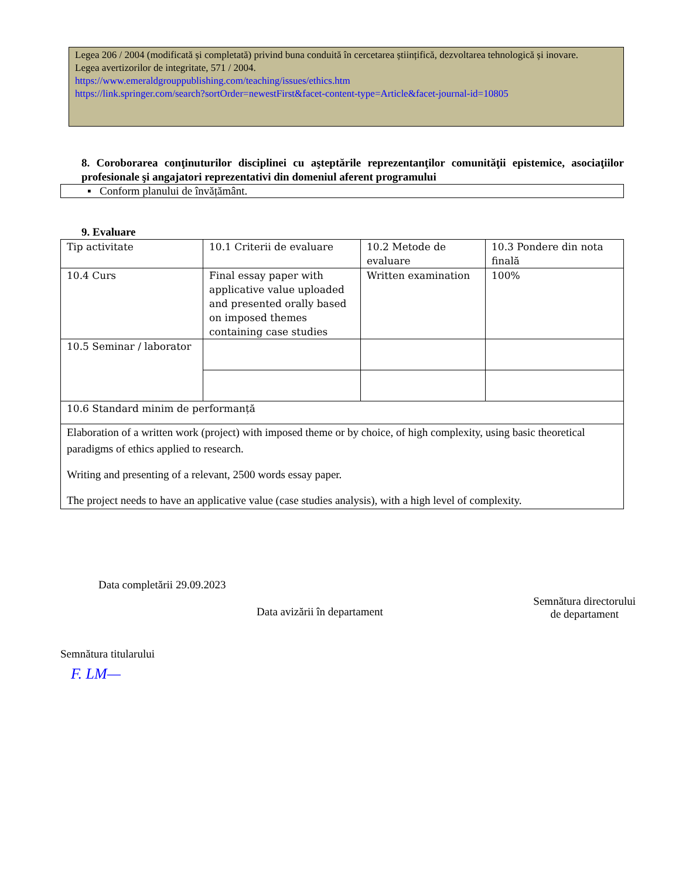Legea 206 / 2004 (modificată și completată) privind buna conduită în cercetarea științifică, dezvoltarea tehnologică și inovare.
Legea avertizorilor de integritate, 571 / 2004.
https://www.emeraldgrouppublishing.com/teaching/issues/ethics.htm
https://link.springer.com/search?sortOrder=newestFirst&facet-content-type=Article&facet-journal-id=10805
8. Coroborarea conţinuturilor disciplinei cu aşteptările reprezentanţilor comunităţii epistemice, asociaţiilor profesionale şi angajatori reprezentativi din domeniul aferent programului
▪ Conform planului de învățământ.
9. Evaluare
| Tip activitate | 10.1 Criterii de evaluare | 10.2 Metode de evaluare | 10.3 Pondere din nota finală |
| 10.4 Curs | Final essay paper with applicative value uploaded and presented orally based on imposed themes containing case studies | Written examination | 100% |
| 10.5 Seminar / laborator | | | |
| 10.6 Standard minim de performanță | | | |
| Elaboration of a written work (project) with imposed theme or by choice, of high complexity, using basic theoretical paradigms of ethics applied to research. Writing and presenting of a relevant, 2500 words essay paper. The project needs to have an applicative value (case studies analysis), with a high level of complexity. | | | |
Data completării 29.09.2023
Data avizării în departament
Semnătura directorului
de departament
Semnătura titularului
F. LM—